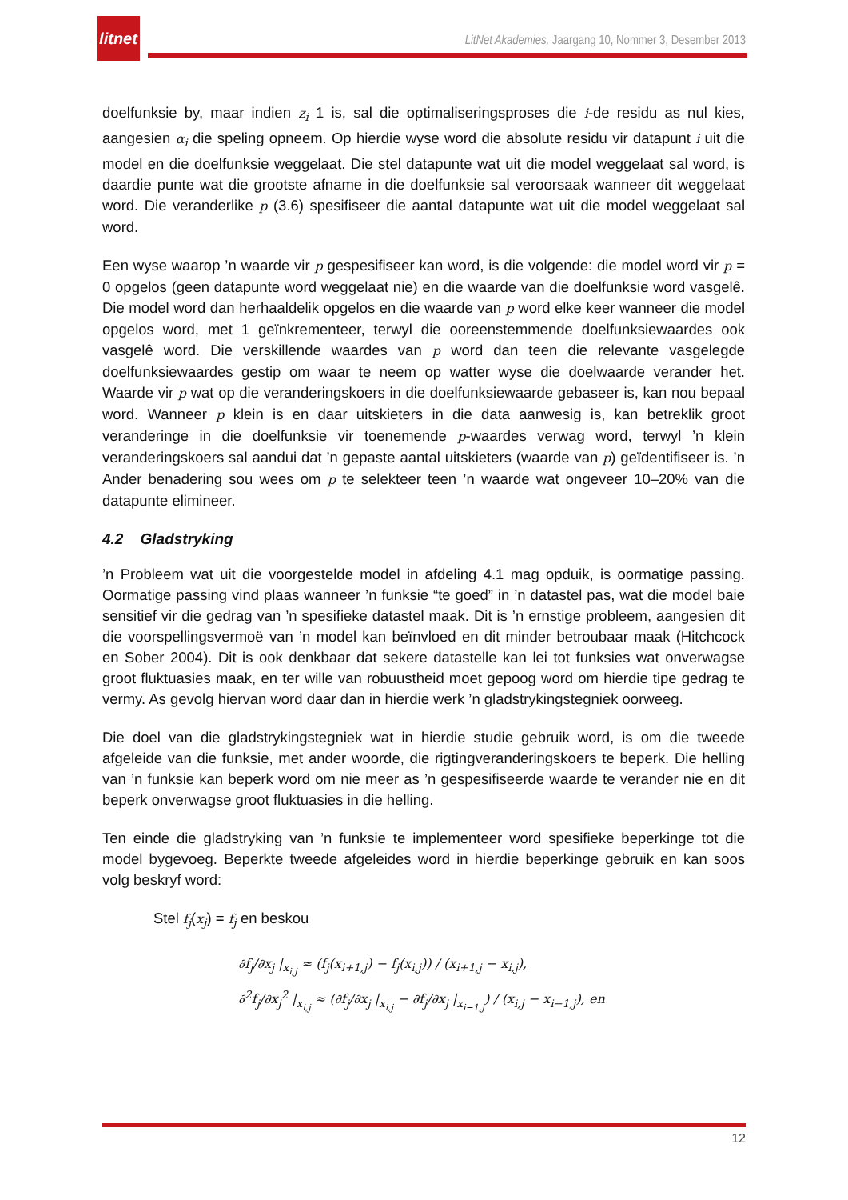litnet
LitNet Akademies, Jaargang 10, Nommer 3, Desember 2013
doelfunksie by, maar indien z<sub>i</sub> 1 is, sal die optimaliseringsproses die i-de residu as nul kies, aangesien α<sub>i</sub> die speling opneem. Op hierdie wyse word die absolute residu vir datapunt i uit die model en die doelfunksie weggelaat. Die stel datapunte wat uit die model weggelaat sal word, is daardie punte wat die grootste afname in die doelfunksie sal veroorsaak wanneer dit weggelaat word. Die veranderlike p (3.6) spesifiseer die aantal datapunte wat uit die model weggelaat sal word.
Een wyse waarop ’n waarde vir p gespesifiseer kan word, is die volgende: die model word vir p = 0 opgelos (geen datapunte word weggelaat nie) en die waarde van die doelfunksie word vasgelê. Die model word dan herhaaldelik opgelos en die waarde van p word elke keer wanneer die model opgelos word, met 1 geïnkrementeer, terwyl die ooreenstemmende doelfunksiewaardes ook vasgelê word. Die verskillende waardes van p word dan teen die relevante vasgelegde doelfunksiewaardes gestip om waar te neem op watter wyse die doelwaarde verander het. Waarde vir p wat op die veranderingskoers in die doelfunksiewaarde gebaseer is, kan nou bepaal word. Wanneer p klein is en daar uitskieters in die data aanwesig is, kan betreklik groot veranderinge in die doelfunksie vir toenemende p-waardes verwag word, terwyl ’n klein veranderingskoers sal aandui dat ’n gepaste aantal uitskieters (waarde van p) geïdentifiseer is. ’n Ander benadering sou wees om p te selekteer teen ’n waarde wat ongeveer 10–20% van die datapunte elimineer.
4.2 Gladstryking
’n Probleem wat uit die voorgestelde model in afdeling 4.1 mag opduik, is oormatige passing. Oormatige passing vind plaas wanneer ’n funksie “te goed” in ’n datastel pas, wat die model baie sensitief vir die gedrag van ’n spesifieke datastel maak. Dit is ’n ernstige probleem, aangesien dit die voorspellingsvermoë van ’n model kan beïnvloed en dit minder betroubaar maak (Hitchcock en Sober 2004). Dit is ook denkbaar dat sekere datastelle kan lei tot funksies wat onverwagse groot fluktuasies maak, en ter wille van robuustheid moet gepoog word om hierdie tipe gedrag te vermy. As gevolg hiervan word daar dan in hierdie werk ’n gladstrykingstegniek oorweeg.
Die doel van die gladstrykingstegniek wat in hierdie studie gebruik word, is om die tweede afgeleide van die funksie, met ander woorde, die rigtingveranderingskoers te beperk. Die helling van ’n funksie kan beperk word om nie meer as ’n gespesifiseerde waarde te verander nie en dit beperk onverwagse groot fluktuasies in die helling.
Ten einde die gladstryking van ’n funksie te implementeer word spesifieke beperkinge tot die model bygevoeg. Beperkte tweede afgeleides word in hierdie beperkinge gebruik en kan soos volg beskryf word:
Stel f<sub>j</sub>(x<sub>j</sub>) = f<sub>j</sub> en beskou
∂f<sub>j</sub>/∂x<sub>j</sub> |<sub>x<sub>i,j</sub></sub> ≈ (f<sub>j</sub>(x<sub>i+1,j</sub>) − f<sub>j</sub>(x<sub>i,j</sub>)) / (x<sub>i+1,j</sub> − x<sub>i,j</sub>),
∂<sup>2</sup>f<sub>j</sub>/∂x<sub>j</sub><sup>2</sup> |<sub>x<sub>i,j</sub></sub> ≈ (∂f<sub>j</sub>/∂x<sub>j</sub> |<sub>x<sub>i,j</sub></sub> − ∂f<sub>j</sub>/∂x<sub>j</sub> |<sub>x<sub>i−1,j</sub></sub>) / (x<sub>i,j</sub> − x<sub>i−1,j</sub>), en
12